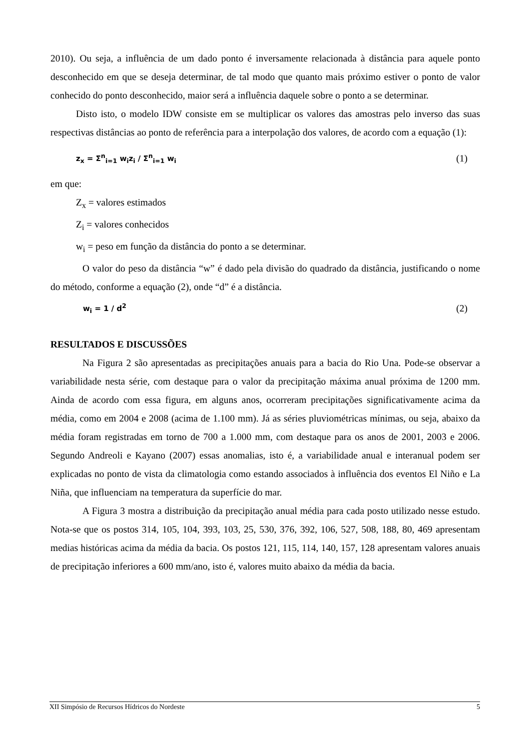2010). Ou seja, a influência de um dado ponto é inversamente relacionada à distância para aquele ponto desconhecido em que se deseja determinar, de tal modo que quanto mais próximo estiver o ponto de valor conhecido do ponto desconhecido, maior será a influência daquele sobre o ponto a se determinar.
Disto isto, o modelo IDW consiste em se multiplicar os valores das amostras pelo inverso das suas respectivas distâncias ao ponto de referência para a interpolação dos valores, de acordo com a equação (1):
z<sub>x</sub> = Σ<sup>n</sup><sub>i=1</sub> w<sub>i</sub>z<sub>i</sub> / Σ<sup>n</sup><sub>i=1</sub> w<sub>i</sub> (1)
em que:
Z<sub>x</sub> = valores estimados
Z<sub>i</sub> = valores conhecidos
w<sub>i</sub> = peso em função da distância do ponto a se determinar.
O valor do peso da distância “w” é dado pela divisão do quadrado da distância, justificando o nome do método, conforme a equação (2), onde “d” é a distância.
w<sub>i</sub> = 1 / d<sup>2</sup> (2)
RESULTADOS E DISCUSSÕES
Na Figura 2 são apresentadas as precipitações anuais para a bacia do Rio Una. Pode-se observar a variabilidade nesta série, com destaque para o valor da precipitação máxima anual próxima de 1200 mm. Ainda de acordo com essa figura, em alguns anos, ocorreram precipitações significativamente acima da média, como em 2004 e 2008 (acima de 1.100 mm). Já as séries pluviométricas mínimas, ou seja, abaixo da média foram registradas em torno de 700 a 1.000 mm, com destaque para os anos de 2001, 2003 e 2006. Segundo Andreoli e Kayano (2007) essas anomalias, isto é, a variabilidade anual e interanual podem ser explicadas no ponto de vista da climatologia como estando associados à influência dos eventos El Niño e La Niña, que influenciam na temperatura da superfície do mar.
A Figura 3 mostra a distribuição da precipitação anual média para cada posto utilizado nesse estudo. Nota-se que os postos 314, 105, 104, 393, 103, 25, 530, 376, 392, 106, 527, 508, 188, 80, 469 apresentam medias históricas acima da média da bacia. Os postos 121, 115, 114, 140, 157, 128 apresentam valores anuais de precipitação inferiores a 600 mm/ano, isto é, valores muito abaixo da média da bacia.
XII Simpósio de Recursos Hídricos do Nordeste 5